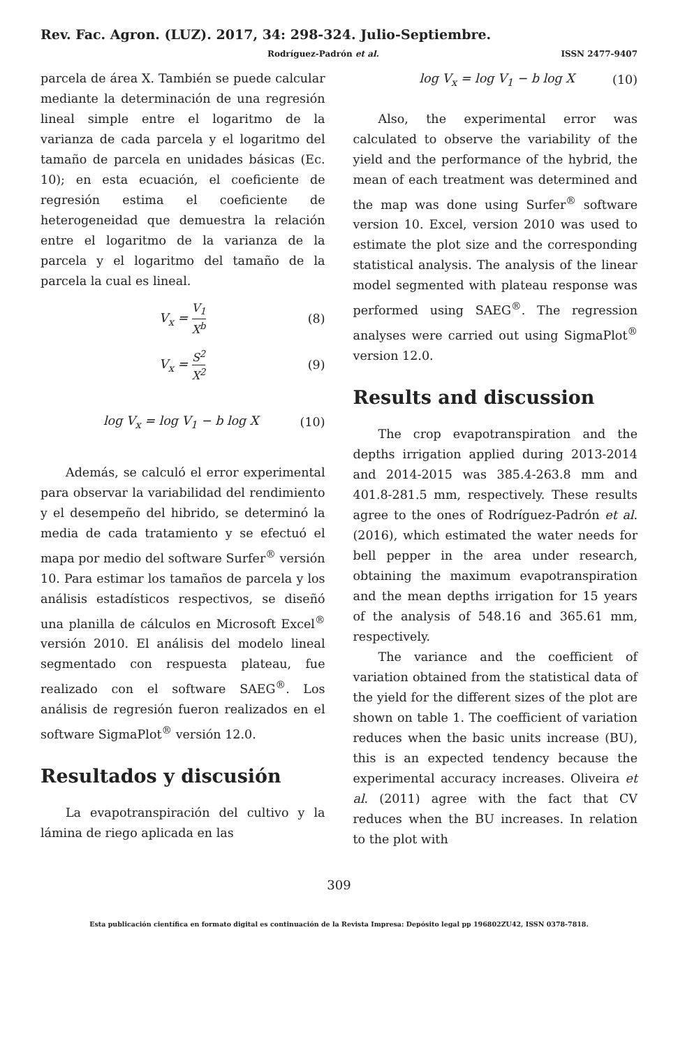Rev. Fac. Agron. (LUZ). 2017, 34: 298-324. Julio-Septiembre.
Rodríguez-Padrón et al. ISSN 2477-9407
parcela de área X. También se puede calcular mediante la determinación de una regresión lineal simple entre el logaritmo de la varianza de cada parcela y el logaritmo del tamaño de parcela en unidades básicas (Ec. 10); en esta ecuación, el coeficiente de regresión estima el coeficiente de heterogeneidad que demuestra la relación entre el logaritmo de la varianza de la parcela y el logaritmo del tamaño de la parcela la cual es lineal.
V<sub>x</sub> = V<sub>1</sub> X<sup>b</sup> (8)
V<sub>x</sub> = S<sup>2</sup> X<sup>2</sup> (9)
log V<sub>x</sub> = log V<sub>1</sub> − b log X (10)
Además, se calculó el error experimental para observar la variabilidad del rendimiento y el desempeño del hibrido, se determinó la media de cada tratamiento y se efectuó el mapa por medio del software Surfer<sup>®</sup> versión 10. Para estimar los tamaños de parcela y los análisis estadísticos respectivos, se diseñó una planilla de cálculos en Microsoft Excel<sup>®</sup> versión 2010. El análisis del modelo lineal segmentado con respuesta plateau, fue realizado con el software SAEG<sup>®</sup>. Los análisis de regresión fueron realizados en el software SigmaPlot<sup>®</sup> versión 12.0.
Resultados y discusión
La evapotranspiración del cultivo y la lámina de riego aplicada en las
log V<sub>x</sub> = log V<sub>1</sub> − b log X (10)
Also, the experimental error was calculated to observe the variability of the yield and the performance of the hybrid, the mean of each treatment was determined and the map was done using Surfer<sup>®</sup> software version 10. Excel, version 2010 was used to estimate the plot size and the corresponding statistical analysis. The analysis of the linear model segmented with plateau response was performed using SAEG<sup>®</sup>. The regression analyses were carried out using SigmaPlot<sup>®</sup> version 12.0.
Results and discussion
The crop evapotranspiration and the depths irrigation applied during 2013-2014 and 2014-2015 was 385.4-263.8 mm and 401.8-281.5 mm, respectively. These results agree to the ones of Rodríguez-Padrón et al. (2016), which estimated the water needs for bell pepper in the area under research, obtaining the maximum evapotranspiration and the mean depths irrigation for 15 years of the analysis of 548.16 and 365.61 mm, respectively.
The variance and the coefficient of variation obtained from the statistical data of the yield for the different sizes of the plot are shown on table 1. The coefficient of variation reduces when the basic units increase (BU), this is an expected tendency because the experimental accuracy increases. Oliveira et al. (2011) agree with the fact that CV reduces when the BU increases. In relation to the plot with
309
Esta publicación científica en formato digital es continuación de la Revista Impresa: Depósito legal pp 196802ZU42, ISSN 0378-7818.